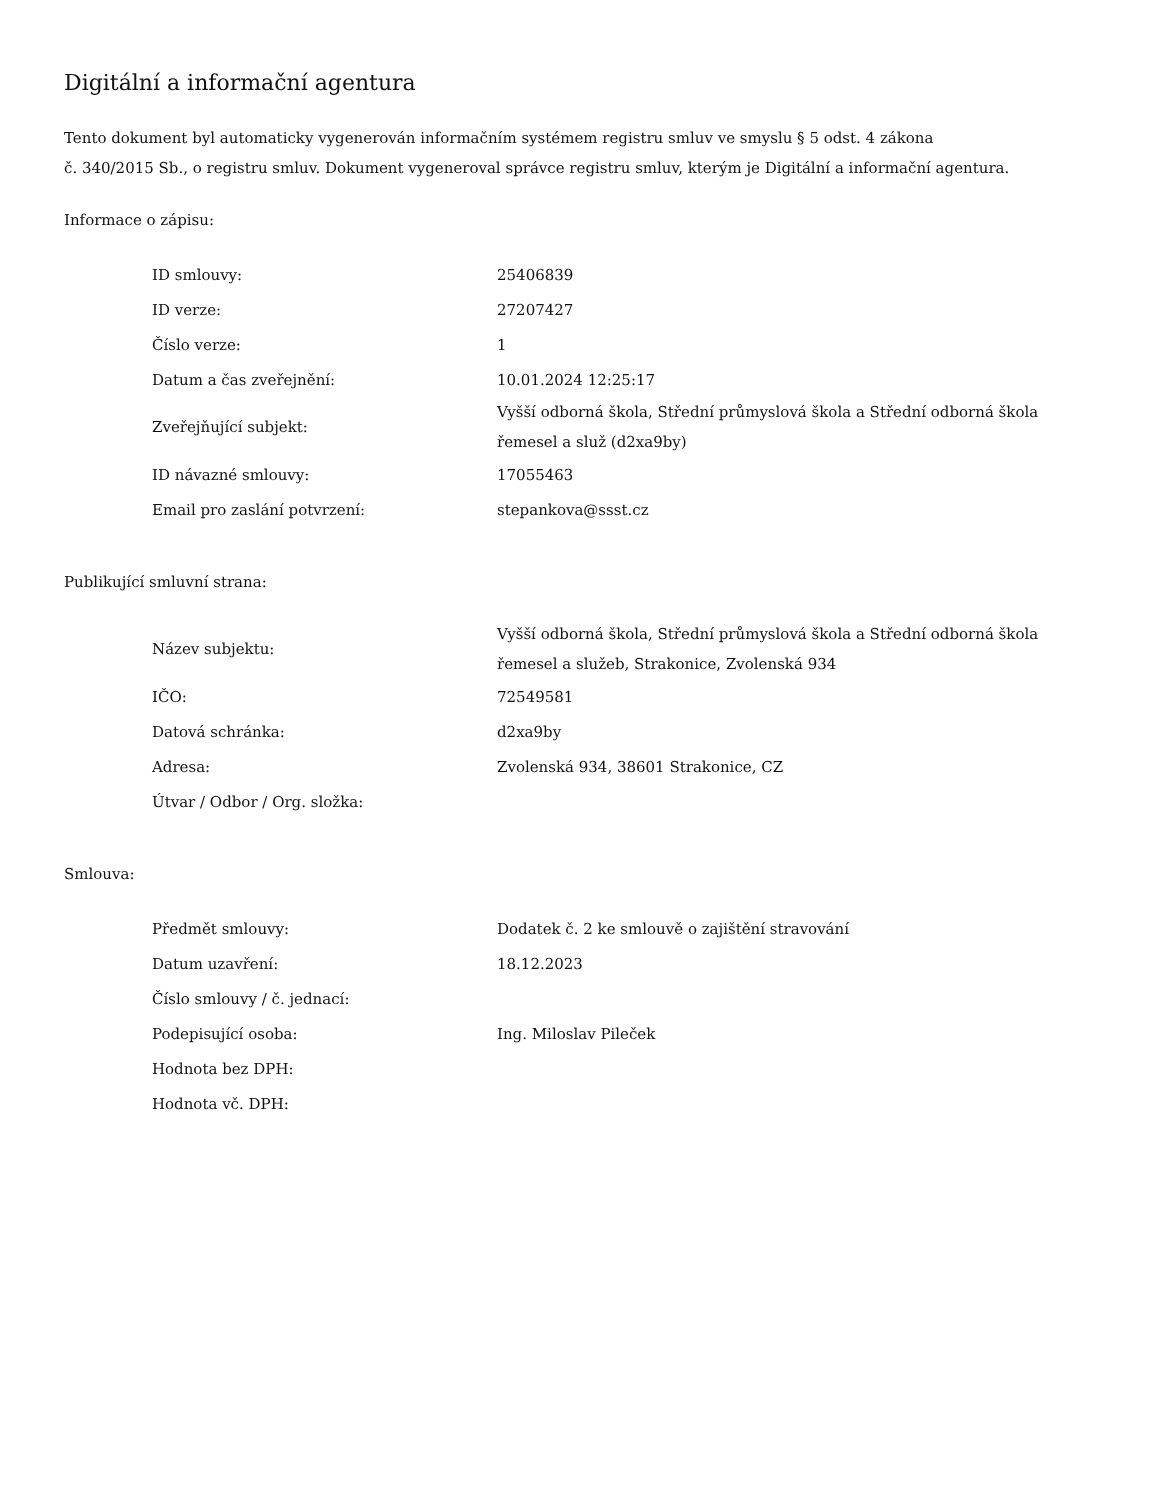Digitální a informační agentura
Tento dokument byl automaticky vygenerován informačním systémem registru smluv ve smyslu § 5 odst. 4 zákona
č. 340/2015 Sb., o registru smluv. Dokument vygeneroval správce registru smluv, kterým je Digitální a informační agentura.
Informace o zápisu:
| ID smlouvy: | 25406839 |
| ID verze: | 27207427 |
| Číslo verze: | 1 |
| Datum a čas zveřejnění: | 10.01.2024 12:25:17 |
| Zveřejňující subjekt: | Vyšší odborná škola, Střední průmyslová škola a Střední odborná škola řemesel a služ (d2xa9by) |
| ID návazné smlouvy: | 17055463 |
| Email pro zaslání potvrzení: | stepankova@ssst.cz |
Publikující smluvní strana:
| Název subjektu: | Vyšší odborná škola, Střední průmyslová škola a Střední odborná škola řemesel a služeb, Strakonice, Zvolenská 934 |
| IČO: | 72549581 |
| Datová schránka: | d2xa9by |
| Adresa: | Zvolenská 934, 38601 Strakonice, CZ |
| Útvar / Odbor / Org. složka: | |
Smlouva:
| Předmět smlouvy: | Dodatek č. 2 ke smlouvě o zajištění stravování |
| Datum uzavření: | 18.12.2023 |
| Číslo smlouvy / č. jednací: | |
| Podepisující osoba: | Ing. Miloslav Pileček |
| Hodnota bez DPH: | |
| Hodnota vč. DPH: | |